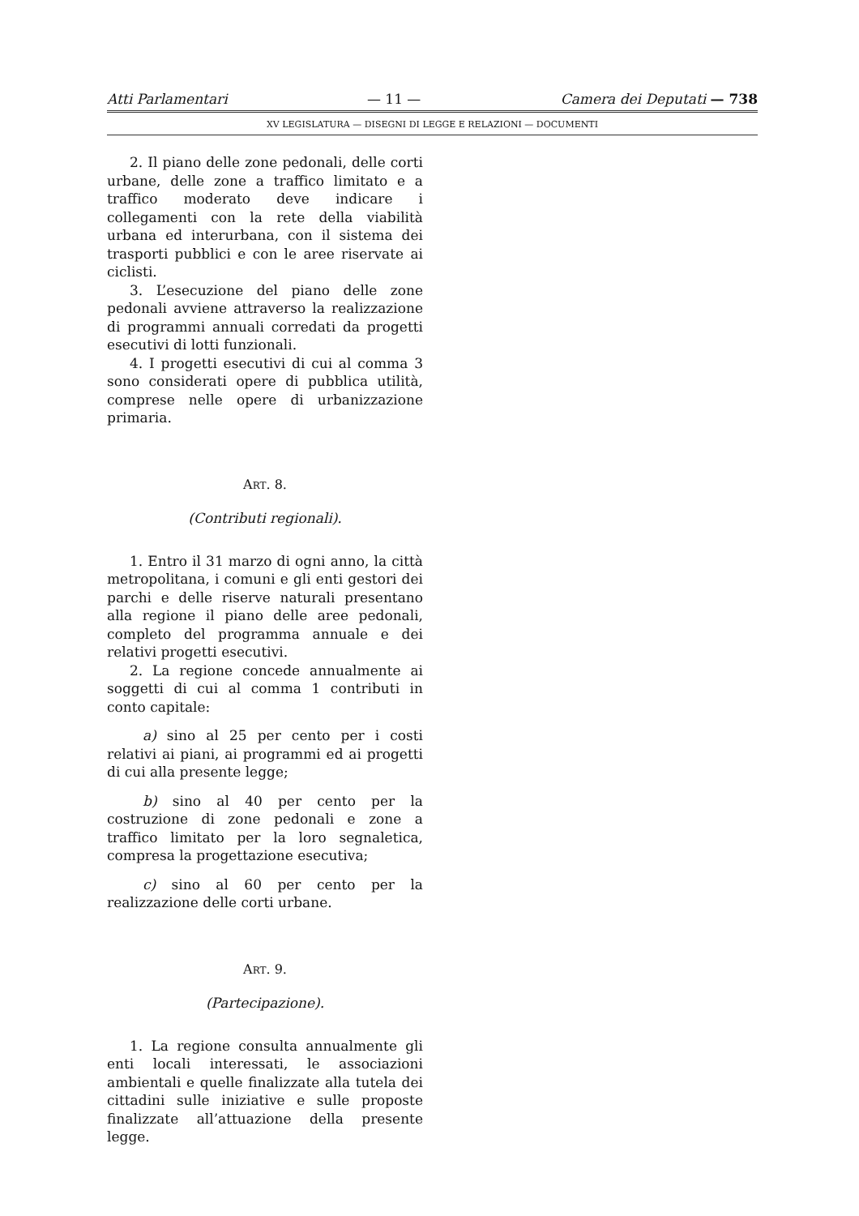Atti Parlamentari — 11 — Camera dei Deputati — 738
XV LEGISLATURA — DISEGNI DI LEGGE E RELAZIONI — DOCUMENTI
2. Il piano delle zone pedonali, delle corti urbane, delle zone a traffico limitato e a traffico moderato deve indicare i collegamenti con la rete della viabilità urbana ed interurbana, con il sistema dei trasporti pubblici e con le aree riservate ai ciclisti.
3. L’esecuzione del piano delle zone pedonali avviene attraverso la realizzazione di programmi annuali corredati da progetti esecutivi di lotti funzionali.
4. I progetti esecutivi di cui al comma 3 sono considerati opere di pubblica utilità, comprese nelle opere di urbanizzazione primaria.
ART. 8.
(Contributi regionali).
1. Entro il 31 marzo di ogni anno, la città metropolitana, i comuni e gli enti gestori dei parchi e delle riserve naturali presentano alla regione il piano delle aree pedonali, completo del programma annuale e dei relativi progetti esecutivi.
2. La regione concede annualmente ai soggetti di cui al comma 1 contributi in conto capitale:
a) sino al 25 per cento per i costi relativi ai piani, ai programmi ed ai progetti di cui alla presente legge;
b) sino al 40 per cento per la costruzione di zone pedonali e zone a traffico limitato per la loro segnaletica, compresa la progettazione esecutiva;
c) sino al 60 per cento per la realizzazione delle corti urbane.
ART. 9.
(Partecipazione).
1. La regione consulta annualmente gli enti locali interessati, le associazioni ambientali e quelle finalizzate alla tutela dei cittadini sulle iniziative e sulle proposte finalizzate all’attuazione della presente legge.